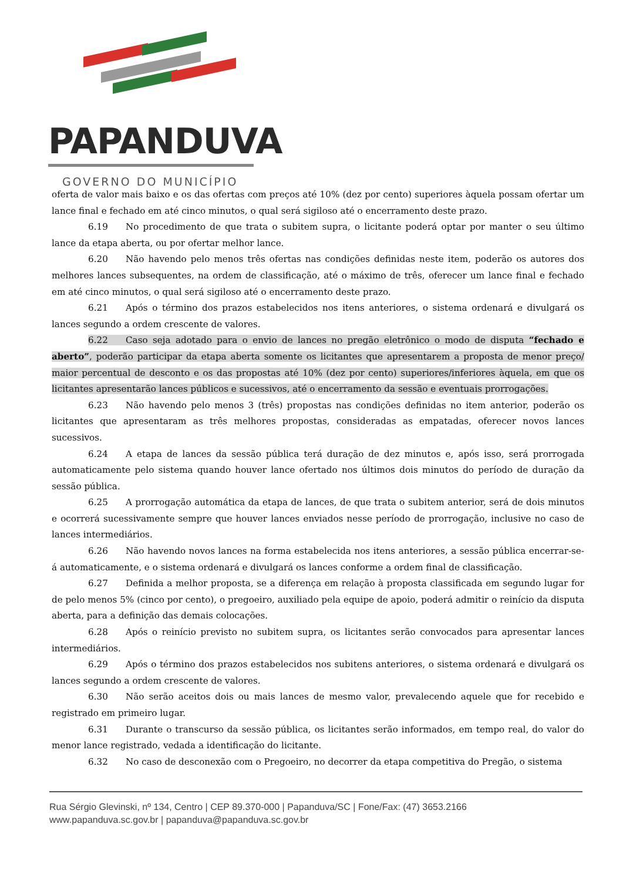PAPANDUVA
GOVERNO DO MUNICÍPIO
oferta de valor mais baixo e os das ofertas com preços até 10% (dez por cento) superiores àquela possam ofertar um lance final e fechado em até cinco minutos, o qual será sigiloso até o encerramento deste prazo.
6.19 No procedimento de que trata o subitem supra, o licitante poderá optar por manter o seu último lance da etapa aberta, ou por ofertar melhor lance.
6.20 Não havendo pelo menos três ofertas nas condições definidas neste item, poderão os autores dos melhores lances subsequentes, na ordem de classificação, até o máximo de três, oferecer um lance final e fechado em até cinco minutos, o qual será sigiloso até o encerramento deste prazo.
6.21 Após o término dos prazos estabelecidos nos itens anteriores, o sistema ordenará e divulgará os lances segundo a ordem crescente de valores.
6.22 Caso seja adotado para o envio de lances no pregão eletrônico o modo de disputa “fechado e aberto”, poderão participar da etapa aberta somente os licitantes que apresentarem a proposta de menor preço/ maior percentual de desconto e os das propostas até 10% (dez por cento) superiores/inferiores àquela, em que os licitantes apresentarão lances públicos e sucessivos, até o encerramento da sessão e eventuais prorrogações.
6.23 Não havendo pelo menos 3 (três) propostas nas condições definidas no item anterior, poderão os licitantes que apresentaram as três melhores propostas, consideradas as empatadas, oferecer novos lances sucessivos.
6.24 A etapa de lances da sessão pública terá duração de dez minutos e, após isso, será prorrogada automaticamente pelo sistema quando houver lance ofertado nos últimos dois minutos do período de duração da sessão pública.
6.25 A prorrogação automática da etapa de lances, de que trata o subitem anterior, será de dois minutos e ocorrerá sucessivamente sempre que houver lances enviados nesse período de prorrogação, inclusive no caso de lances intermediários.
6.26 Não havendo novos lances na forma estabelecida nos itens anteriores, a sessão pública encerrar-se-á automaticamente, e o sistema ordenará e divulgará os lances conforme a ordem final de classificação.
6.27 Definida a melhor proposta, se a diferença em relação à proposta classificada em segundo lugar for de pelo menos 5% (cinco por cento), o pregoeiro, auxiliado pela equipe de apoio, poderá admitir o reinício da disputa aberta, para a definição das demais colocações.
6.28 Após o reinício previsto no subitem supra, os licitantes serão convocados para apresentar lances intermediários.
6.29 Após o término dos prazos estabelecidos nos subitens anteriores, o sistema ordenará e divulgará os lances segundo a ordem crescente de valores.
6.30 Não serão aceitos dois ou mais lances de mesmo valor, prevalecendo aquele que for recebido e registrado em primeiro lugar.
6.31 Durante o transcurso da sessão pública, os licitantes serão informados, em tempo real, do valor do menor lance registrado, vedada a identificação do licitante.
6.32 No caso de desconexão com o Pregoeiro, no decorrer da etapa competitiva do Pregão, o sistema
Rua Sérgio Glevinski, nº 134, Centro | CEP 89.370-000 | Papanduva/SC | Fone/Fax: (47) 3653.2166
www.papanduva.sc.gov.br | papanduva@papanduva.sc.gov.br